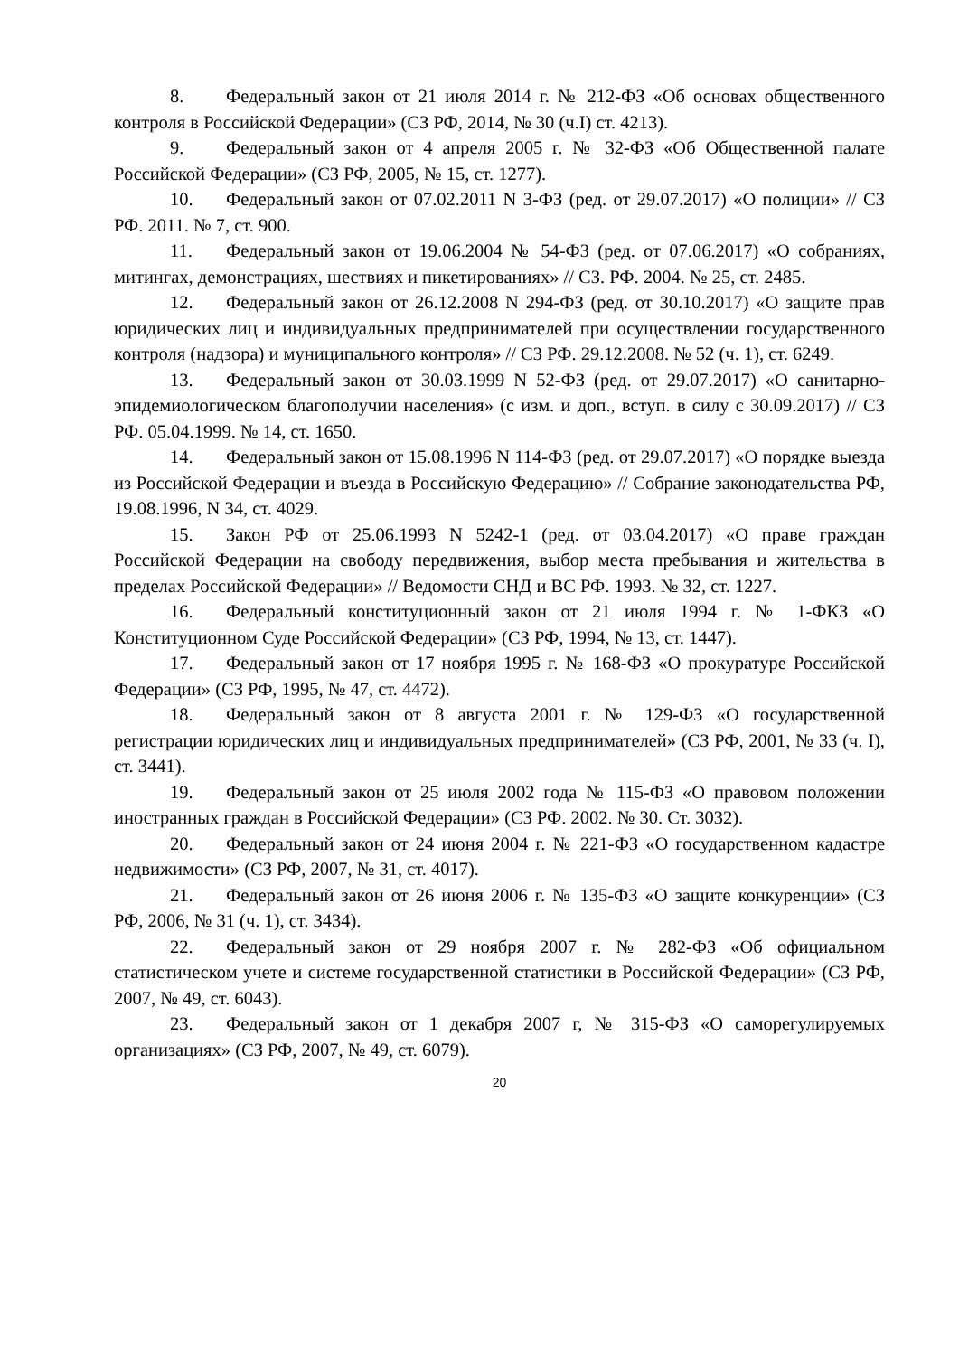8. Федеральный закон от 21 июля 2014 г. № 212-ФЗ «Об основах общественного контроля в Российской Федерации» (СЗ РФ, 2014, № 30 (ч.I) ст. 4213).
9. Федеральный закон от 4 апреля 2005 г. № 32-ФЗ «Об Общественной палате Российской Федерации» (СЗ РФ, 2005, № 15, ст. 1277).
10. Федеральный закон от 07.02.2011 N 3-ФЗ (ред. от 29.07.2017) «О полиции» // СЗ РФ. 2011. № 7, ст. 900.
11. Федеральный закон от 19.06.2004 № 54-ФЗ (ред. от 07.06.2017) «О собраниях, митингах, демонстрациях, шествиях и пикетированиях» // СЗ. РФ. 2004. № 25, ст. 2485.
12. Федеральный закон от 26.12.2008 N 294-ФЗ (ред. от 30.10.2017) «О защите прав юридических лиц и индивидуальных предпринимателей при осуществлении государственного контроля (надзора) и муниципального контроля» // СЗ РФ. 29.12.2008. № 52 (ч. 1), ст. 6249.
13. Федеральный закон от 30.03.1999 N 52-ФЗ (ред. от 29.07.2017) «О санитарно-эпидемиологическом благополучии населения» (с изм. и доп., вступ. в силу с 30.09.2017) // СЗ РФ. 05.04.1999. № 14, ст. 1650.
14. Федеральный закон от 15.08.1996 N 114-ФЗ (ред. от 29.07.2017) «О порядке выезда из Российской Федерации и въезда в Российскую Федерацию» // Собрание законодательства РФ, 19.08.1996, N 34, ст. 4029.
15. Закон РФ от 25.06.1993 N 5242-1 (ред. от 03.04.2017) «О праве граждан Российской Федерации на свободу передвижения, выбор места пребывания и жительства в пределах Российской Федерации» // Ведомости СНД и ВС РФ. 1993. № 32, ст. 1227.
16. Федеральный конституционный закон от 21 июля 1994 г. № 1-ФКЗ «О Конституционном Суде Российской Федерации» (СЗ РФ, 1994, № 13, ст. 1447).
17. Федеральный закон от 17 ноября 1995 г. № 168-ФЗ «О прокуратуре Российской Федерации» (СЗ РФ, 1995, № 47, ст. 4472).
18. Федеральный закон от 8 августа 2001 г. № 129-ФЗ «О государственной регистрации юридических лиц и индивидуальных предпринимателей» (СЗ РФ, 2001, № 33 (ч. I), ст. 3441).
19. Федеральный закон от 25 июля 2002 года № 115-ФЗ «О правовом положении иностранных граждан в Российской Федерации» (СЗ РФ. 2002. № 30. Ст. 3032).
20. Федеральный закон от 24 июня 2004 г. № 221-ФЗ «О государственном кадастре недвижимости» (СЗ РФ, 2007, № 31, ст. 4017).
21. Федеральный закон от 26 июня 2006 г. № 135-ФЗ «О защите конкуренции» (СЗ РФ, 2006, № 31 (ч. 1), ст. 3434).
22. Федеральный закон от 29 ноября 2007 г. № 282-ФЗ «Об официальном статистическом учете и системе государственной статистики в Российской Федерации» (СЗ РФ, 2007, № 49, ст. 6043).
23. Федеральный закон от 1 декабря 2007 г, № 315-ФЗ «О саморегулируемых организациях» (СЗ РФ, 2007, № 49, ст. 6079).
20